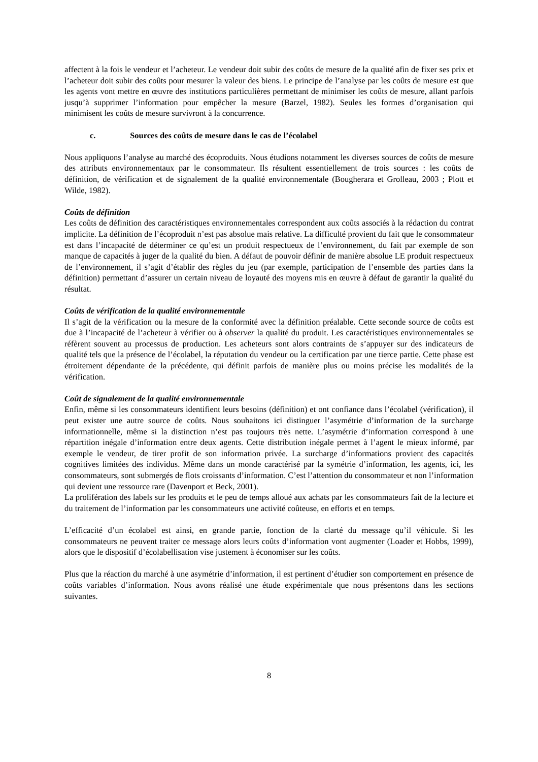affectent à la fois le vendeur et l’acheteur. Le vendeur doit subir des coûts de mesure de la qualité afin de fixer ses prix et l’acheteur doit subir des coûts pour mesurer la valeur des biens. Le principe de l’analyse par les coûts de mesure est que les agents vont mettre en œuvre des institutions particulières permettant de minimiser les coûts de mesure, allant parfois jusqu’à supprimer l’information pour empêcher la mesure (Barzel, 1982). Seules les formes d’organisation qui minimisent les coûts de mesure survivront à la concurrence.
c. Sources des coûts de mesure dans le cas de l’écolabel
Nous appliquons l’analyse au marché des écoproduits. Nous étudions notamment les diverses sources de coûts de mesure des attributs environnementaux par le consommateur. Ils résultent essentiellement de trois sources : les coûts de définition, de vérification et de signalement de la qualité environnementale (Bougherara et Grolleau, 2003 ; Plott et Wilde, 1982).
Coûts de définition
Les coûts de définition des caractéristiques environnementales correspondent aux coûts associés à la rédaction du contrat implicite. La définition de l’écoproduit n’est pas absolue mais relative. La difficulté provient du fait que le consommateur est dans l’incapacité de déterminer ce qu’est un produit respectueux de l’environnement, du fait par exemple de son manque de capacités à juger de la qualité du bien. A défaut de pouvoir définir de manière absolue LE produit respectueux de l’environnement, il s’agit d’établir des règles du jeu (par exemple, participation de l’ensemble des parties dans la définition) permettant d’assurer un certain niveau de loyauté des moyens mis en œuvre à défaut de garantir la qualité du résultat.
Coûts de vérification de la qualité environnementale
Il s’agit de la vérification ou la mesure de la conformité avec la définition préalable. Cette seconde source de coûts est due à l’incapacité de l’acheteur à vérifier ou à observer la qualité du produit. Les caractéristiques environnementales se réfèrent souvent au processus de production. Les acheteurs sont alors contraints de s’appuyer sur des indicateurs de qualité tels que la présence de l’écolabel, la réputation du vendeur ou la certification par une tierce partie. Cette phase est étroitement dépendante de la précédente, qui définit parfois de manière plus ou moins précise les modalités de la vérification.
Coût de signalement de la qualité environnementale
Enfin, même si les consommateurs identifient leurs besoins (définition) et ont confiance dans l’écolabel (vérification), il peut exister une autre source de coûts. Nous souhaitons ici distinguer l’asymétrie d’information de la surcharge informationnelle, même si la distinction n’est pas toujours très nette. L’asymétrie d’information correspond à une répartition inégale d’information entre deux agents. Cette distribution inégale permet à l’agent le mieux informé, par exemple le vendeur, de tirer profit de son information privée. La surcharge d’informations provient des capacités cognitives limitées des individus. Même dans un monde caractérisé par la symétrie d’information, les agents, ici, les consommateurs, sont submergés de flots croissants d’information. C’est l’attention du consommateur et non l’information qui devient une ressource rare (Davenport et Beck, 2001).
La prolifération des labels sur les produits et le peu de temps alloué aux achats par les consommateurs fait de la lecture et du traitement de l’information par les consommateurs une activité coûteuse, en efforts et en temps.
L’efficacité d’un écolabel est ainsi, en grande partie, fonction de la clarté du message qu’il véhicule. Si les consommateurs ne peuvent traiter ce message alors leurs coûts d’information vont augmenter (Loader et Hobbs, 1999), alors que le dispositif d’écolabellisation vise justement à économiser sur les coûts.
Plus que la réaction du marché à une asymétrie d’information, il est pertinent d’étudier son comportement en présence de coûts variables d’information. Nous avons réalisé une étude expérimentale que nous présentons dans les sections suivantes.
8